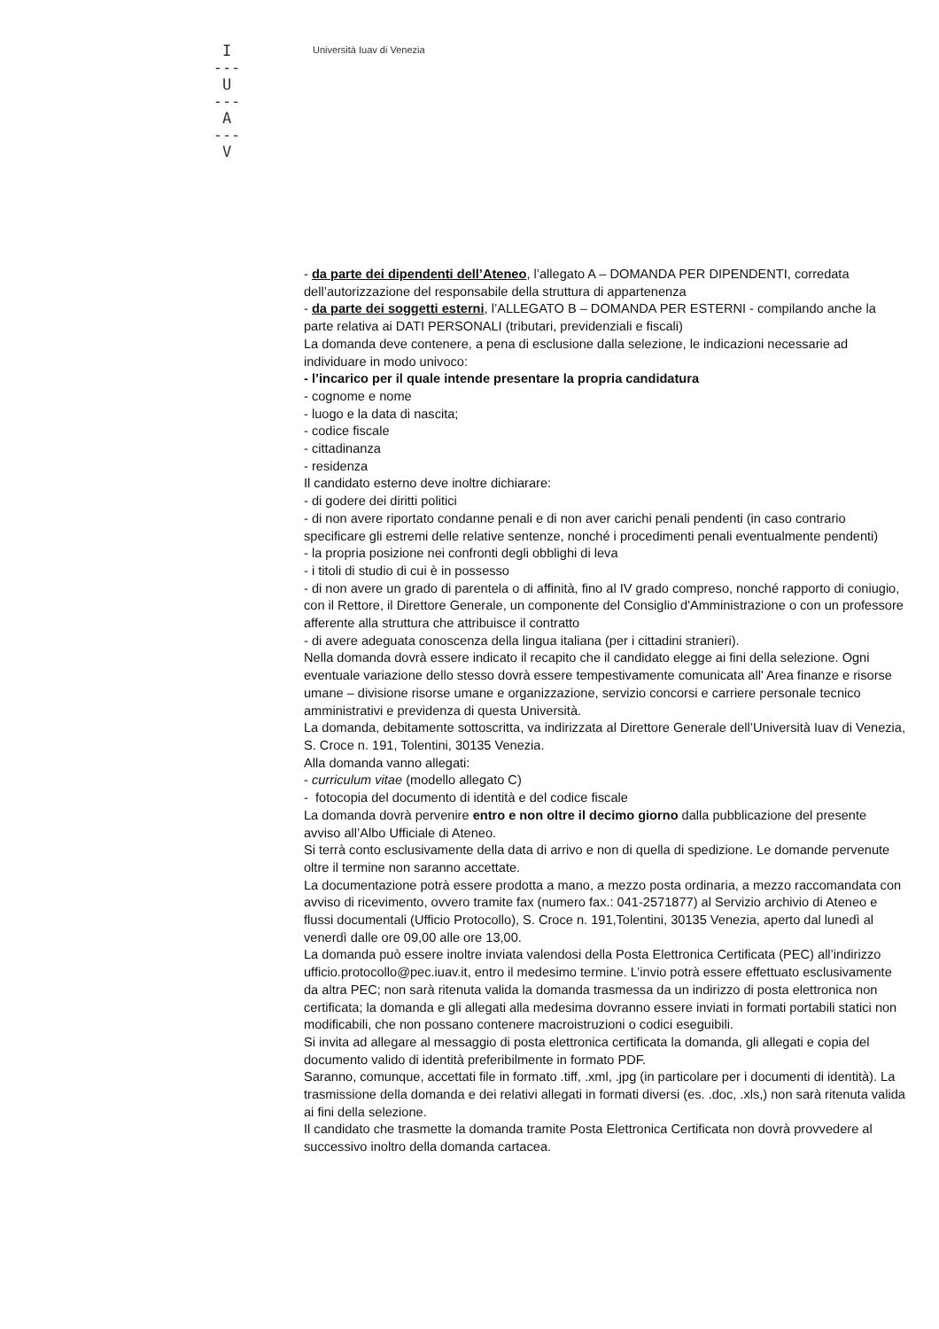I
---
U
---
A
---
V
Università Iuav di Venezia
- da parte dei dipendenti dell’Ateneo, l’allegato A – DOMANDA PER DIPENDENTI, corredata dell’autorizzazione del responsabile della struttura di appartenenza
- da parte dei soggetti esterni, l’ALLEGATO B – DOMANDA PER ESTERNI - compilando anche la parte relativa ai DATI PERSONALI (tributari, previdenziali e fiscali)
La domanda deve contenere, a pena di esclusione dalla selezione, le indicazioni necessarie ad individuare in modo univoco:
- l’incarico per il quale intende presentare la propria candidatura
- cognome e nome
- luogo e la data di nascita;
- codice fiscale
- cittadinanza
- residenza
Il candidato esterno deve inoltre dichiarare:
- di godere dei diritti politici
- di non avere riportato condanne penali e di non aver carichi penali pendenti (in caso contrario specificare gli estremi delle relative sentenze, nonché i procedimenti penali eventualmente pendenti)
- la propria posizione nei confronti degli obblighi di leva
- i titoli di studio di cui è in possesso
- di non avere un grado di parentela o di affinità, fino al IV grado compreso, nonché rapporto di coniugio, con il Rettore, il Direttore Generale, un componente del Consiglio d'Amministrazione o con un professore afferente alla struttura che attribuisce il contratto
- di avere adeguata conoscenza della lingua italiana (per i cittadini stranieri).
Nella domanda dovrà essere indicato il recapito che il candidato elegge ai fini della selezione. Ogni eventuale variazione dello stesso dovrà essere tempestivamente comunicata all' Area finanze e risorse umane – divisione risorse umane e organizzazione, servizio concorsi e carriere personale tecnico amministrativi e previdenza di questa Università.
La domanda, debitamente sottoscritta, va indirizzata al Direttore Generale dell’Università Iuav di Venezia, S. Croce n. 191, Tolentini, 30135 Venezia.
Alla domanda vanno allegati:
- curriculum vitae (modello allegato C)
- fotocopia del documento di identità e del codice fiscale
La domanda dovrà pervenire entro e non oltre il decimo giorno dalla pubblicazione del presente avviso all’Albo Ufficiale di Ateneo.
Si terrà conto esclusivamente della data di arrivo e non di quella di spedizione. Le domande pervenute oltre il termine non saranno accettate.
La documentazione potrà essere prodotta a mano, a mezzo posta ordinaria, a mezzo raccomandata con avviso di ricevimento, ovvero tramite fax (numero fax.: 041-2571877) al Servizio archivio di Ateneo e flussi documentali (Ufficio Protocollo), S. Croce n. 191,Tolentini, 30135 Venezia, aperto dal lunedì al venerdì dalle ore 09,00 alle ore 13,00.
La domanda può essere inoltre inviata valendosi della Posta Elettronica Certificata (PEC) all’indirizzo ufficio.protocollo@pec.iuav.it, entro il medesimo termine. L’invio potrà essere effettuato esclusivamente da altra PEC; non sarà ritenuta valida la domanda trasmessa da un indirizzo di posta elettronica non certificata; la domanda e gli allegati alla medesima dovranno essere inviati in formati portabili statici non modificabili, che non possano contenere macroistruzioni o codici eseguibili.
Si invita ad allegare al messaggio di posta elettronica certificata la domanda, gli allegati e copia del documento valido di identità preferibilmente in formato PDF.
Saranno, comunque, accettati file in formato .tiff, .xml, .jpg (in particolare per i documenti di identità). La trasmissione della domanda e dei relativi allegati in formati diversi (es. .doc, .xls,) non sarà ritenuta valida ai fini della selezione.
Il candidato che trasmette la domanda tramite Posta Elettronica Certificata non dovrà provvedere al successivo inoltro della domanda cartacea.